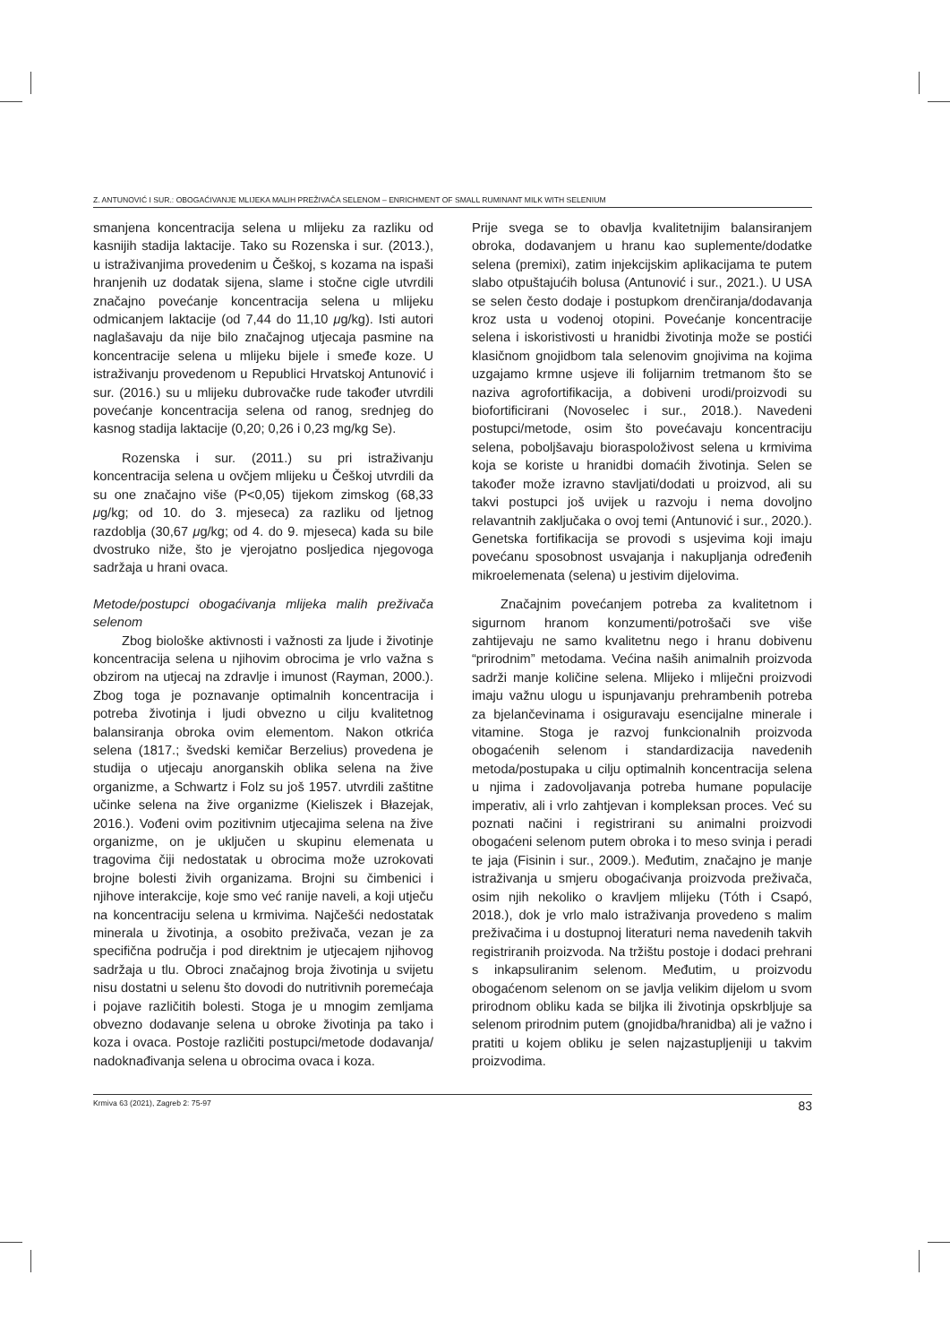Z. ANTUNOVIĆ I SUR.: OBOGAĆIVANJE MLIJEKA MALIH PREŽIVAČA SELENOM – ENRICHMENT OF SMALL RUMINANT MILK WITH SELENIUM
smanjena koncentracija selena u mlijeku za razliku od kasnijih stadija laktacije. Tako su Rozenska i sur. (2013.), u istraživanjima provedenim u Češkoj, s kozama na ispaši hranjenih uz dodatak sijena, slame i stočne cigle utvrdili značajno povećanje koncentracija selena u mlijeku odmicanjem laktacije (od 7,44 do 11,10 μg/kg). Isti autori naglašavaju da nije bilo značajnog utjecaja pasmine na koncentracije selena u mlijeku bijele i smeđe koze. U istraživanju provedenom u Republici Hrvatskoj Antunović i sur. (2016.) su u mlijeku dubrovačke rude također utvrdili povećanje koncentracija selena od ranog, srednjeg do kasnog stadija laktacije (0,20; 0,26 i 0,23 mg/kg Se).
Rozenska i sur. (2011.) su pri istraživanju koncentracija selena u ovčjem mlijeku u Češkoj utvrdili da su one značajno više (P<0,05) tijekom zimskog (68,33 μg/kg; od 10. do 3. mjeseca) za razliku od ljetnog razdoblja (30,67 μg/kg; od 4. do 9. mjeseca) kada su bile dvostruko niže, što je vjerojatno posljedica njegovoga sadržaja u hrani ovaca.
Metode/postupci obogaćivanja mlijeka malih preživača selenom
Zbog biološke aktivnosti i važnosti za ljude i životinje koncentracija selena u njihovim obrocima je vrlo važna s obzirom na utjecaj na zdravlje i imunost (Rayman, 2000.). Zbog toga je poznavanje optimalnih koncentracija i potreba životinja i ljudi obvezno u cilju kvalitetnog balansiranja obroka ovim elementom. Nakon otkrića selena (1817.; švedski kemičar Berzelius) provedena je studija o utjecaju anorganskih oblika selena na žive organizme, a Schwartz i Folz su još 1957. utvrdili zaštitne učinke selena na žive organizme (Kieliszek i Błazejak, 2016.). Vođeni ovim pozitivnim utjecajima selena na žive organizme, on je uključen u skupinu elemenata u tragovima čiji nedostatak u obrocima može uzrokovati brojne bolesti živih organizama. Brojni su čimbenici i njihove interakcije, koje smo već ranije naveli, a koji utječu na koncentraciju selena u krmivima. Najčešći nedostatak minerala u životinja, a osobito preživača, vezan je za specifična područja i pod direktnim je utjecajem njihovog sadržaja u tlu. Obroci značajnog broja životinja u svijetu nisu dostatni u selenu što dovodi do nutritivnih poremećaja i pojave različitih bolesti. Stoga je u mnogim zemljama obvezno dodavanje selena u obroke životinja pa tako i koza i ovaca. Postoje različiti postupci/metode dodavanja/ nadoknađivanja selena u obrocima ovaca i koza.
Prije svega se to obavlja kvalitetnijim balansiranjem obroka, dodavanjem u hranu kao suplemente/dodatke selena (premixi), zatim injekcijskim aplikacijama te putem slabo otpuštajućih bolusa (Antunović i sur., 2021.). U USA se selen često dodaje i postupkom drenčiranja/dodavanja kroz usta u vodenoj otopini. Povećanje koncentracije selena i iskoristivosti u hranidbi životinja može se postići klasičnom gnojidbom tala selenovim gnojivima na kojima uzgajamo krmne usjeve ili folijarnim tretmanom što se naziva agrofortifikacija, a dobiveni urodi/proizvodi su biofortificirani (Novoselec i sur., 2018.). Navedeni postupci/metode, osim što povećavaju koncentraciju selena, poboljšavaju bioraspoloživost selena u krmivima koja se koriste u hranidbi domaćih životinja. Selen se također može izravno stavljati/dodati u proizvod, ali su takvi postupci još uvijek u razvoju i nema dovoljno relavantnih zaključaka o ovoj temi (Antunović i sur., 2020.). Genetska fortifikacija se provodi s usjevima koji imaju povećanu sposobnost usvajanja i nakupljanja određenih mikroelemenata (selena) u jestivim dijelovima.
Značajnim povećanjem potreba za kvalitetnom i sigurnom hranom konzumenti/potrošači sve više zahtijevaju ne samo kvalitetnu nego i hranu dobivenu “prirodnim” metodama. Većina naših animalnih proizvoda sadrži manje količine selena. Mlijeko i mliječni proizvodi imaju važnu ulogu u ispunjavanju prehrambenih potreba za bjelančevinama i osiguravaju esencijalne minerale i vitamine. Stoga je razvoj funkcionalnih proizvoda obogaćenih selenom i standardizacija navedenih metoda/postupaka u cilju optimalnih koncentracija selena u njima i zadovoljavanja potreba humane populacije imperativ, ali i vrlo zahtjevan i kompleksan proces. Već su poznati načini i registrirani su animalni proizvodi obogaćeni selenom putem obroka i to meso svinja i peradi te jaja (Fisinin i sur., 2009.). Međutim, značajno je manje istraživanja u smjeru obogaćivanja proizvoda preživača, osim njih nekoliko o kravljem mlijeku (Tóth i Csapó, 2018.), dok je vrlo malo istraživanja provedeno s malim preživačima i u dostupnoj literaturi nema navedenih takvih registriranih proizvoda. Na tržištu postoje i dodaci prehrani s inkapsuliranim selenom. Međutim, u proizvodu obogaćenom selenom on se javlja velikim dijelom u svom prirodnom obliku kada se biljka ili životinja opskrbljuje sa selenom prirodnim putem (gnojidba/hranidba) ali je važno i pratiti u kojem obliku je selen najzastupljeniji u takvim proizvodima.
Krmiva 63 (2021), Zagreb 2: 75-97 83